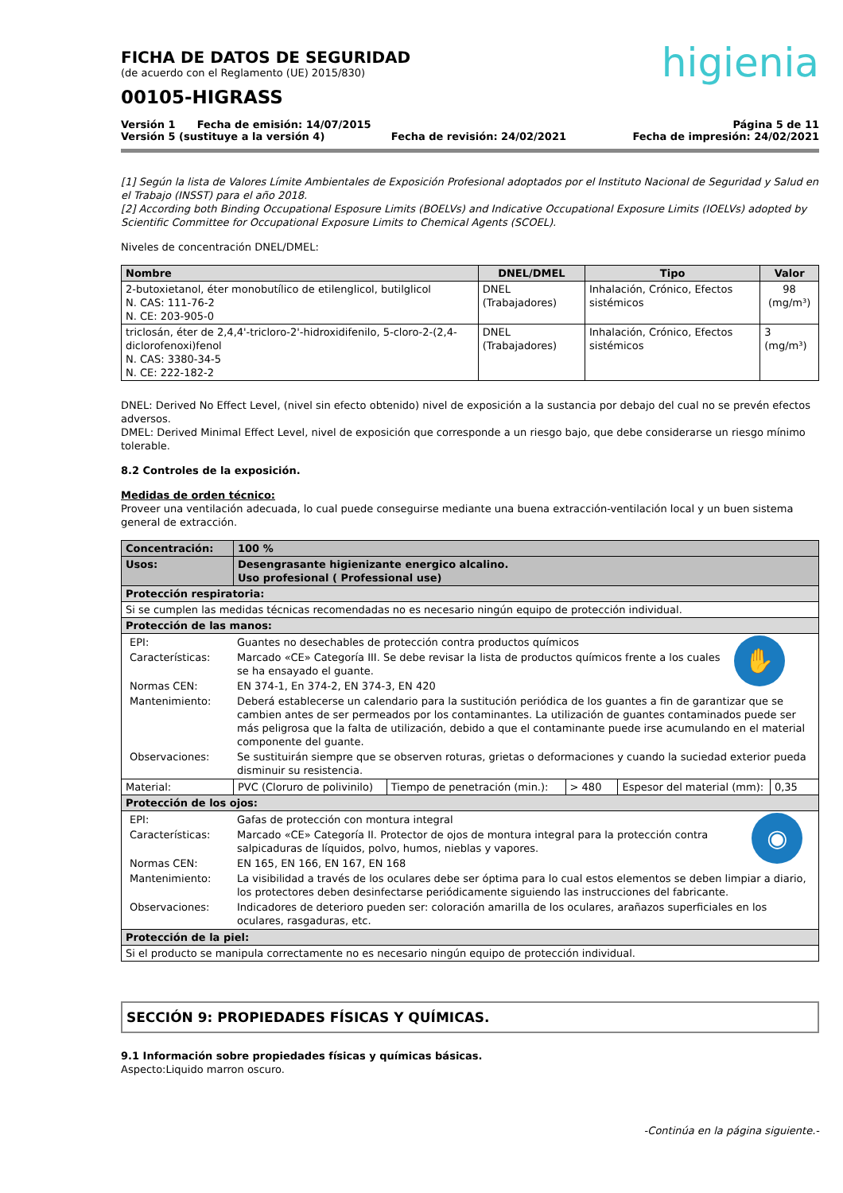higienia
FICHA DE DATOS DE SEGURIDAD
(de acuerdo con el Reglamento (UE) 2015/830)
00105-HIGRASS
Versión 1 Fecha de emisión: 14/07/2015 Página 5 de 11
Versión 5 (sustituye a la versión 4) Fecha de revisión: 24/02/2021 Fecha de impresión: 24/02/2021
[1] Según la lista de Valores Límite Ambientales de Exposición Profesional adoptados por el Instituto Nacional de Seguridad y Salud en el Trabajo (INSST) para el año 2018.
[2] According both Binding Occupational Esposure Limits (BOELVs) and Indicative Occupational Exposure Limits (IOELVs) adopted by Scientific Committee for Occupational Exposure Limits to Chemical Agents (SCOEL).
Niveles de concentración DNEL/DMEL:
| Nombre | DNEL/DMEL | Tipo | Valor |
| --- | --- | --- | --- |
| 2-butoxietanol, éter monobutílico de etilenglicol, butilglicol N. CAS: 111-76-2 N. CE: 203-905-0 | DNEL (Trabajadores) | Inhalación, Crónico, Efectos sistémicos | 98 (mg/m³) |
| triclosán, éter de 2,4,4'-tricloro-2'-hidroxidifenilo, 5-cloro-2-(2,4-diclorofenoxi)fenol N. CAS: 3380-34-5 N. CE: 222-182-2 | DNEL (Trabajadores) | Inhalación, Crónico, Efectos sistémicos | 3 (mg/m³) |
DNEL: Derived No Effect Level, (nivel sin efecto obtenido) nivel de exposición a la sustancia por debajo del cual no se prevén efectos adversos.
DMEL: Derived Minimal Effect Level, nivel de exposición que corresponde a un riesgo bajo, que debe considerarse un riesgo mínimo tolerable.
8.2 Controles de la exposición.
Medidas de orden técnico:
Proveer una ventilación adecuada, lo cual puede conseguirse mediante una buena extracción-ventilación local y un buen sistema general de extracción.
| Concentración: | 100 % | | | | |
| Usos: | Desengrasante higienizante energico alcalino. Uso profesional ( Professional use) | | | | |
| Protección respiratoria: | | | | | |
| Si se cumplen las medidas técnicas recomendadas no es necesario ningún equipo de protección individual. | | | | | |
| Protección de las manos: | | | | | |
| / EPI: / Guantes no desechables de protección contra productos químicos / ✋ / / Características: / Marcado «CE» Categoría III. Se debe revisar la lista de productos químicos frente a los cuales se ha ensayado el guante. / / / Normas CEN: / EN 374-1, En 374-2, EN 374-3, EN 420 / / / Mantenimiento: / Deberá establecerse un calendario para la sustitución periódica de los guantes a fin de garantizar que se cambien antes de ser permeados por los contaminantes. La utilización de guantes contaminados puede ser más peligrosa que la falta de utilización, debido a que el contaminante puede irse acumulando en el material componente del guante. / / / Observaciones: / Se sustituirán siempre que se observen roturas, grietas o deformaciones y cuando la suciedad exterior pueda disminuir su resistencia. / / | | | | | |
| Material: | PVC (Cloruro de polivinilo) | Tiempo de penetración (min.): | > 480 | Espesor del material (mm): | 0,35 |
| Protección de los ojos: | | | | | |
| / EPI: / Gafas de protección con montura integral / ◉ / / Características: / Marcado «CE» Categoría II. Protector de ojos de montura integral para la protección contra salpicaduras de líquidos, polvo, humos, nieblas y vapores. / / / Normas CEN: / EN 165, EN 166, EN 167, EN 168 / / / Mantenimiento: / La visibilidad a través de los oculares debe ser óptima para lo cual estos elementos se deben limpiar a diario, los protectores deben desinfectarse periódicamente siguiendo las instrucciones del fabricante. / / / Observaciones: / Indicadores de deterioro pueden ser: coloración amarilla de los oculares, arañazos superficiales en los oculares, rasgaduras, etc. / / | | | | | |
| Protección de la piel: | | | | | |
| Si el producto se manipula correctamente no es necesario ningún equipo de protección individual. | | | | | |
SECCIÓN 9: PROPIEDADES FÍSICAS Y QUÍMICAS.
9.1 Información sobre propiedades físicas y químicas básicas.
Aspecto:Liquido marron oscuro.
-Continúa en la página siguiente.-